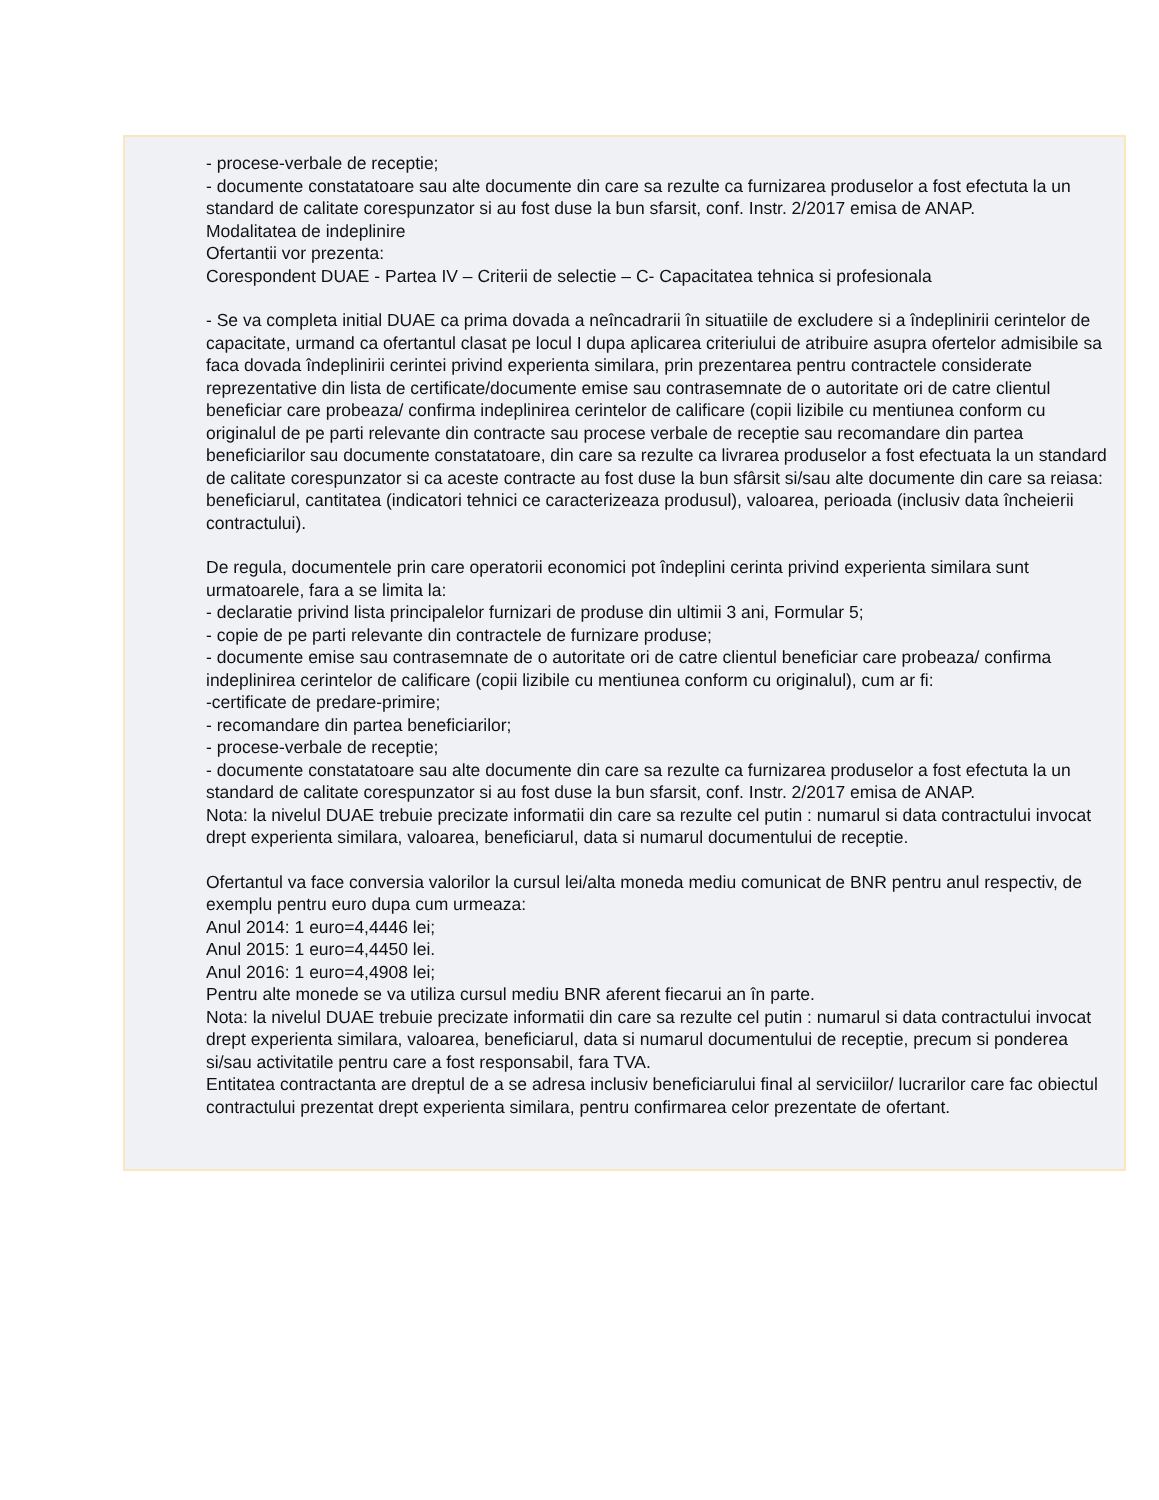- procese-verbale de receptie;
- documente constatatoare sau alte documente din care sa rezulte ca furnizarea produselor a fost efectuta la un standard de calitate corespunzator si au fost duse la bun sfarsit, conf. Instr. 2/2017 emisa de ANAP.
Modalitatea de indeplinire
Ofertantii vor prezenta:
Corespondent DUAE - Partea IV – Criterii de selectie – C- Capacitatea tehnica si profesionala
- Se va completa initial DUAE ca prima dovada a neîncadrarii în situatiile de excludere si a îndeplinirii cerintelor de capacitate, urmand ca ofertantul clasat pe locul I dupa aplicarea criteriului de atribuire asupra ofertelor admisibile sa faca dovada îndeplinirii cerintei privind experienta similara, prin prezentarea pentru contractele considerate reprezentative din lista de certificate/documente emise sau contrasemnate de o autoritate ori de catre clientul beneficiar care probeaza/ confirma indeplinirea cerintelor de calificare (copii lizibile cu mentiunea conform cu originalul de pe parti relevante din contracte sau procese verbale de receptie sau recomandare din partea beneficiarilor sau documente constatatoare, din care sa rezulte ca livrarea produselor a fost efectuata la un standard de calitate corespunzator si ca aceste contracte au fost duse la bun sfârsit si/sau alte documente din care sa reiasa: beneficiarul, cantitatea (indicatori tehnici ce caracterizeaza produsul), valoarea, perioada (inclusiv data încheierii contractului).
De regula, documentele prin care operatorii economici pot îndeplini cerinta privind experienta similara sunt urmatoarele, fara a se limita la:
- declaratie privind lista principalelor furnizari de produse din ultimii 3 ani, Formular 5;
- copie de pe parti relevante din contractele de furnizare produse;
- documente emise sau contrasemnate de o autoritate ori de catre clientul beneficiar care probeaza/ confirma indeplinirea cerintelor de calificare (copii lizibile cu mentiunea conform cu originalul), cum ar fi:
-certificate de predare-primire;
- recomandare din partea beneficiarilor;
- procese-verbale de receptie;
- documente constatatoare sau alte documente din care sa rezulte ca furnizarea produselor a fost efectuta la un standard de calitate corespunzator si au fost duse la bun sfarsit, conf. Instr. 2/2017 emisa de ANAP.
Nota: la nivelul DUAE trebuie precizate informatii din care sa rezulte cel putin : numarul si data contractului invocat drept experienta similara, valoarea, beneficiarul, data si numarul documentului de receptie.
Ofertantul va face conversia valorilor la cursul lei/alta moneda mediu comunicat de BNR pentru anul respectiv, de exemplu pentru euro dupa cum urmeaza:
Anul 2014: 1 euro=4,4446 lei;
Anul 2015: 1 euro=4,4450 lei.
Anul 2016: 1 euro=4,4908 lei;
Pentru alte monede se va utiliza cursul mediu BNR aferent fiecarui an în parte.
Nota: la nivelul DUAE trebuie precizate informatii din care sa rezulte cel putin : numarul si data contractului invocat drept experienta similara, valoarea, beneficiarul, data si numarul documentului de receptie, precum si ponderea si/sau activitatile pentru care a fost responsabil, fara TVA.
Entitatea contractanta are dreptul de a se adresa inclusiv beneficiarului final al serviciilor/ lucrarilor care fac obiectul contractului prezentat drept experienta similara, pentru confirmarea celor prezentate de ofertant.